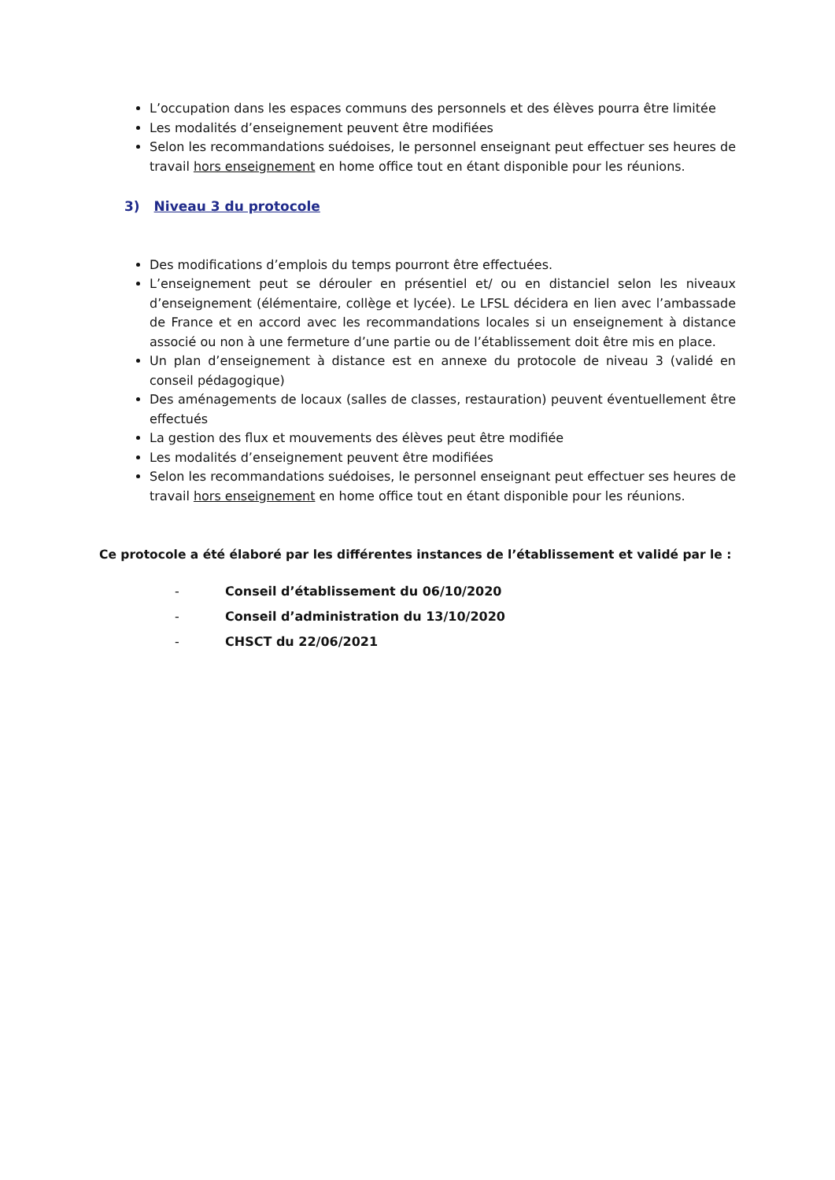L’occupation dans les espaces communs des personnels et des élèves pourra être limitée
Les modalités d’enseignement peuvent être modifiées
Selon les recommandations suédoises, le personnel enseignant peut effectuer ses heures de travail hors enseignement en home office tout en étant disponible pour les réunions.
3) Niveau 3 du protocole
Des modifications d’emplois du temps pourront être effectuées.
L’enseignement peut se dérouler en présentiel et/ ou en distanciel selon les niveaux d’enseignement (élémentaire, collège et lycée). Le LFSL décidera en lien avec l’ambassade de France et en accord avec les recommandations locales si un enseignement à distance associé ou non à une fermeture d’une partie ou de l’établissement doit être mis en place.
Un plan d’enseignement à distance est en annexe du protocole de niveau 3 (validé en conseil pédagogique)
Des aménagements de locaux (salles de classes, restauration) peuvent éventuellement être effectués
La gestion des flux et mouvements des élèves peut être modifiée
Les modalités d’enseignement peuvent être modifiées
Selon les recommandations suédoises, le personnel enseignant peut effectuer ses heures de travail hors enseignement en home office tout en étant disponible pour les réunions.
Ce protocole a été élaboré par les différentes instances de l’établissement et validé par le :
- Conseil d’établissement du 06/10/2020
- Conseil d’administration du 13/10/2020
- CHSCT du 22/06/2021